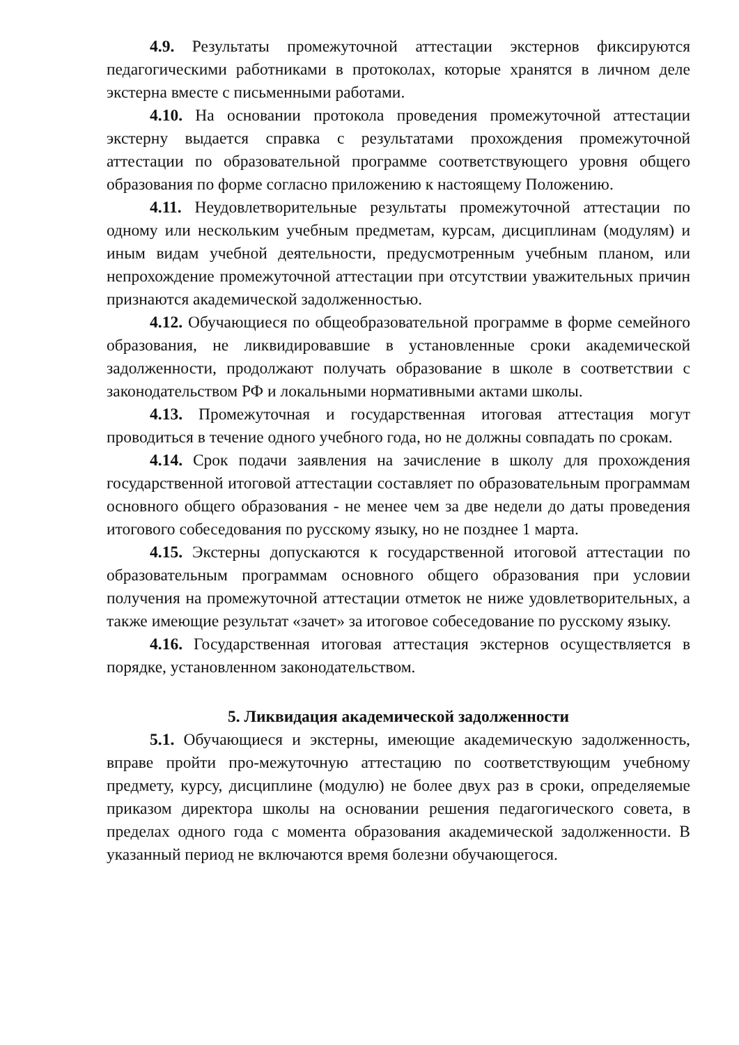4.9. Результаты промежуточной аттестации экстернов фиксируются педагогическими работниками в протоколах, которые хранятся в личном деле экстерна вместе с письменными работами.
4.10. На основании протокола проведения промежуточной аттестации экстерну выдается справка с результатами прохождения промежуточной аттестации по образовательной программе соответствующего уровня общего образования по форме согласно приложению к настоящему Положению.
4.11. Неудовлетворительные результаты промежуточной аттестации по одному или нескольким учебным предметам, курсам, дисциплинам (модулям) и иным видам учебной деятельности, предусмотренным учебным планом, или непрохождение промежуточной аттестации при отсутствии уважительных причин признаются академической задолженностью.
4.12. Обучающиеся по общеобразовательной программе в форме семейного образования, не ликвидировавшие в установленные сроки академической задолженности, продолжают получать образование в школе в соответствии с законодательством РФ и локальными нормативными актами школы.
4.13. Промежуточная и государственная итоговая аттестация могут проводиться в течение одного учебного года, но не должны совпадать по срокам.
4.14. Срок подачи заявления на зачисление в школу для прохождения государственной итоговой аттестации составляет по образовательным программам основного общего образования - не менее чем за две недели до даты проведения итогового собеседования по русскому языку, но не позднее 1 марта.
4.15. Экстерны допускаются к государственной итоговой аттестации по образовательным программам основного общего образования при условии получения на промежуточной аттестации отметок не ниже удовлетворительных, а также имеющие результат «зачет» за итоговое собеседование по русскому языку.
4.16. Государственная итоговая аттестация экстернов осуществляется в порядке, установленном законодательством.
5. Ликвидация академической задолженности
5.1. Обучающиеся и экстерны, имеющие академическую задолженность, вправе пройти про-межуточную аттестацию по соответствующим учебному предмету, курсу, дисциплине (модулю) не более двух раз в сроки, определяемые приказом директора школы на основании решения педагогического совета, в пределах одного года с момента образования академической задолженности. В указанный период не включаются время болезни обучающегося.